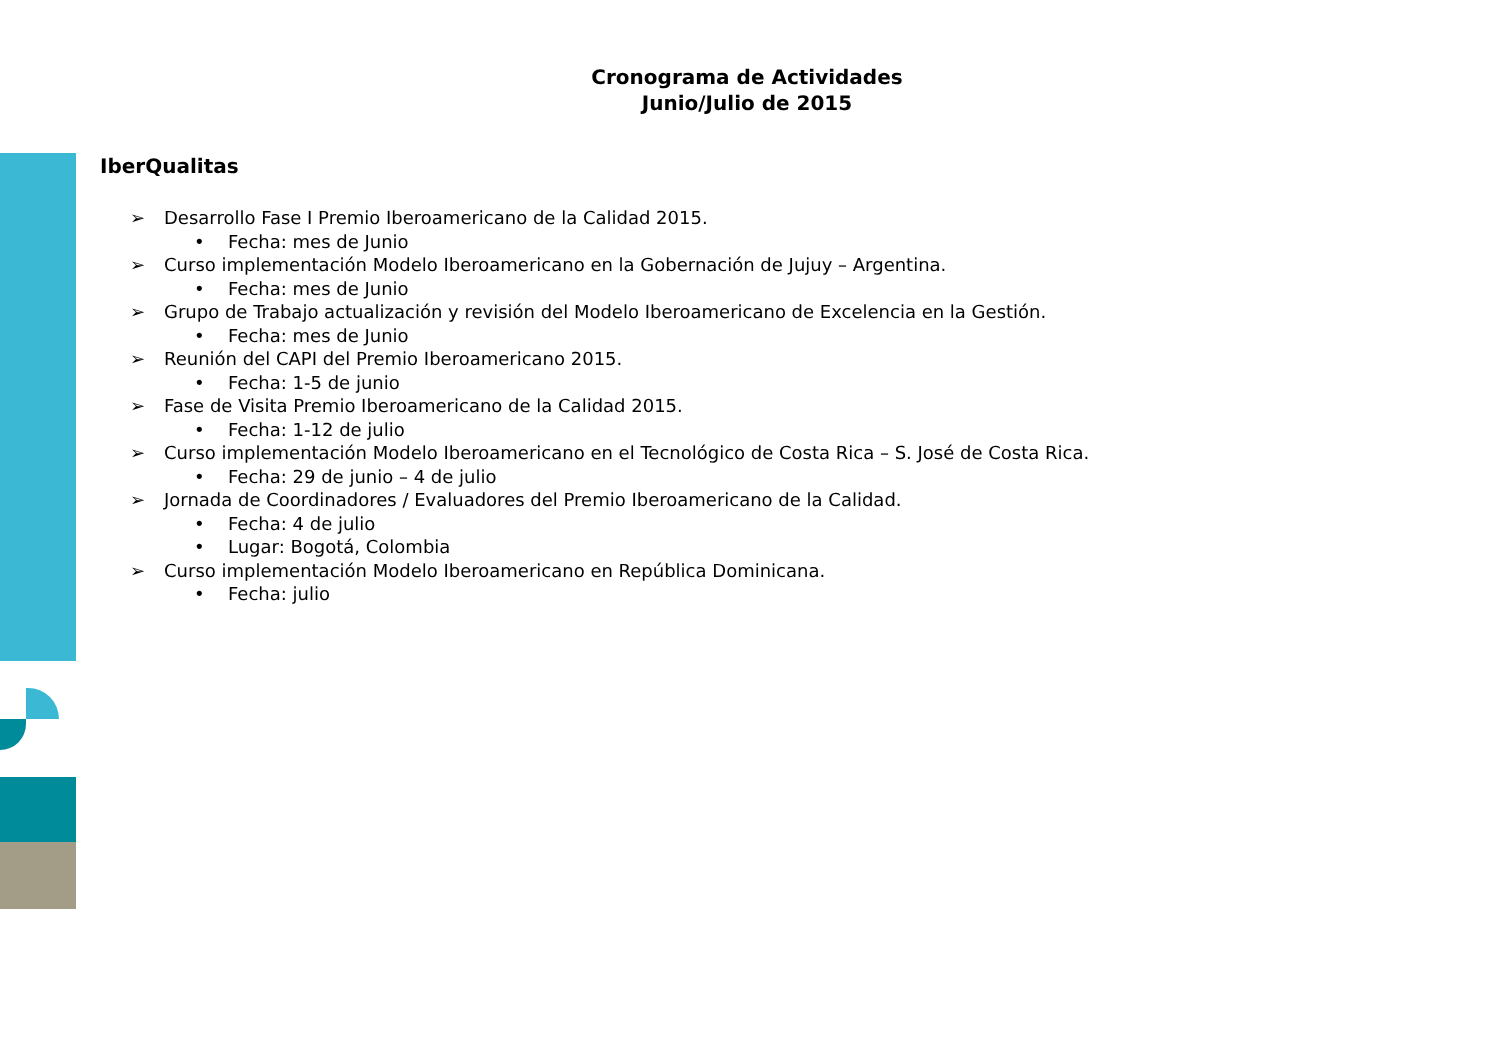Cronograma de Actividades
Junio/Julio de 2015
IberQualitas
➢ Desarrollo Fase I Premio Iberoamericano de la Calidad 2015.
• Fecha: mes de Junio
➢ Curso implementación Modelo Iberoamericano en la Gobernación de Jujuy – Argentina.
• Fecha: mes de Junio
➢ Grupo de Trabajo actualización y revisión del Modelo Iberoamericano de Excelencia en la Gestión.
• Fecha: mes de Junio
➢ Reunión del CAPI del Premio Iberoamericano 2015.
• Fecha: 1-5 de junio
➢ Fase de Visita Premio Iberoamericano de la Calidad 2015.
• Fecha: 1-12 de julio
➢ Curso implementación Modelo Iberoamericano en el Tecnológico de Costa Rica – S. José de Costa Rica.
• Fecha: 29 de junio – 4 de julio
➢ Jornada de Coordinadores / Evaluadores del Premio Iberoamericano de la Calidad.
• Fecha: 4 de julio
• Lugar: Bogotá, Colombia
➢ Curso implementación Modelo Iberoamericano en República Dominicana.
• Fecha: julio